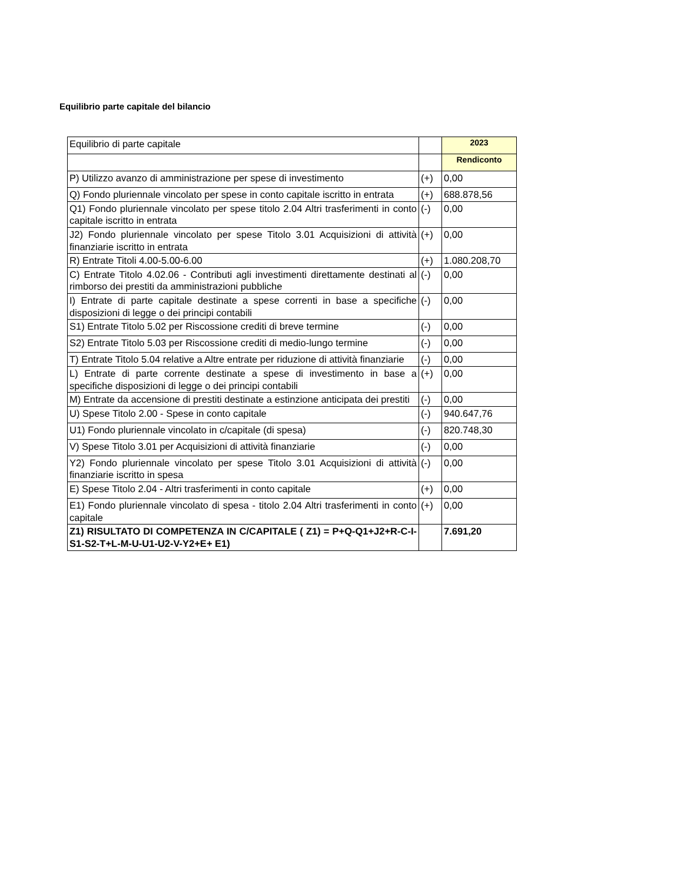Equilibrio parte capitale del bilancio
| Equilibrio di parte capitale | | 2023 |
| | | Rendiconto |
| P) Utilizzo avanzo di amministrazione per spese di investimento | (+) | 0,00 |
| Q) Fondo pluriennale vincolato per spese in conto capitale iscritto in entrata | (+) | 688.878,56 |
| Q1) Fondo pluriennale vincolato per spese titolo 2.04 Altri trasferimenti in conto capitale iscritto in entrata | (-) | 0,00 |
| J2) Fondo pluriennale vincolato per spese Titolo 3.01 Acquisizioni di attività finanziarie iscritto in entrata | (+) | 0,00 |
| R) Entrate Titoli 4.00-5.00-6.00 | (+) | 1.080.208,70 |
| C) Entrate Titolo 4.02.06 - Contributi agli investimenti direttamente destinati al rimborso dei prestiti da amministrazioni pubbliche | (-) | 0,00 |
| I) Entrate di parte capitale destinate a spese correnti in base a specifiche disposizioni di legge o dei principi contabili | (-) | 0,00 |
| S1) Entrate Titolo 5.02 per Riscossione crediti di breve termine | (-) | 0,00 |
| S2) Entrate Titolo 5.03 per Riscossione crediti di medio-lungo termine | (-) | 0,00 |
| T) Entrate Titolo 5.04 relative a Altre entrate per riduzione di attività finanziarie | (-) | 0,00 |
| L) Entrate di parte corrente destinate a spese di investimento in base a specifiche disposizioni di legge o dei principi contabili | (+) | 0,00 |
| M) Entrate da accensione di prestiti destinate a estinzione anticipata dei prestiti | (-) | 0,00 |
| U) Spese Titolo 2.00 - Spese in conto capitale | (-) | 940.647,76 |
| U1) Fondo pluriennale vincolato in c/capitale (di spesa) | (-) | 820.748,30 |
| V) Spese Titolo 3.01 per Acquisizioni di attività finanziarie | (-) | 0,00 |
| Y2) Fondo pluriennale vincolato per spese Titolo 3.01 Acquisizioni di attività finanziarie iscritto in spesa | (-) | 0,00 |
| E) Spese Titolo 2.04 - Altri trasferimenti in conto capitale | (+) | 0,00 |
| E1) Fondo pluriennale vincolato di spesa - titolo 2.04 Altri trasferimenti in conto capitale | (+) | 0,00 |
| Z1) RISULTATO DI COMPETENZA IN C/CAPITALE ( Z1) = P+Q-Q1+J2+R-C-I-S1-S2-T+L-M-U-U1-U2-V-Y2+E+ E1) | | 7.691,20 |